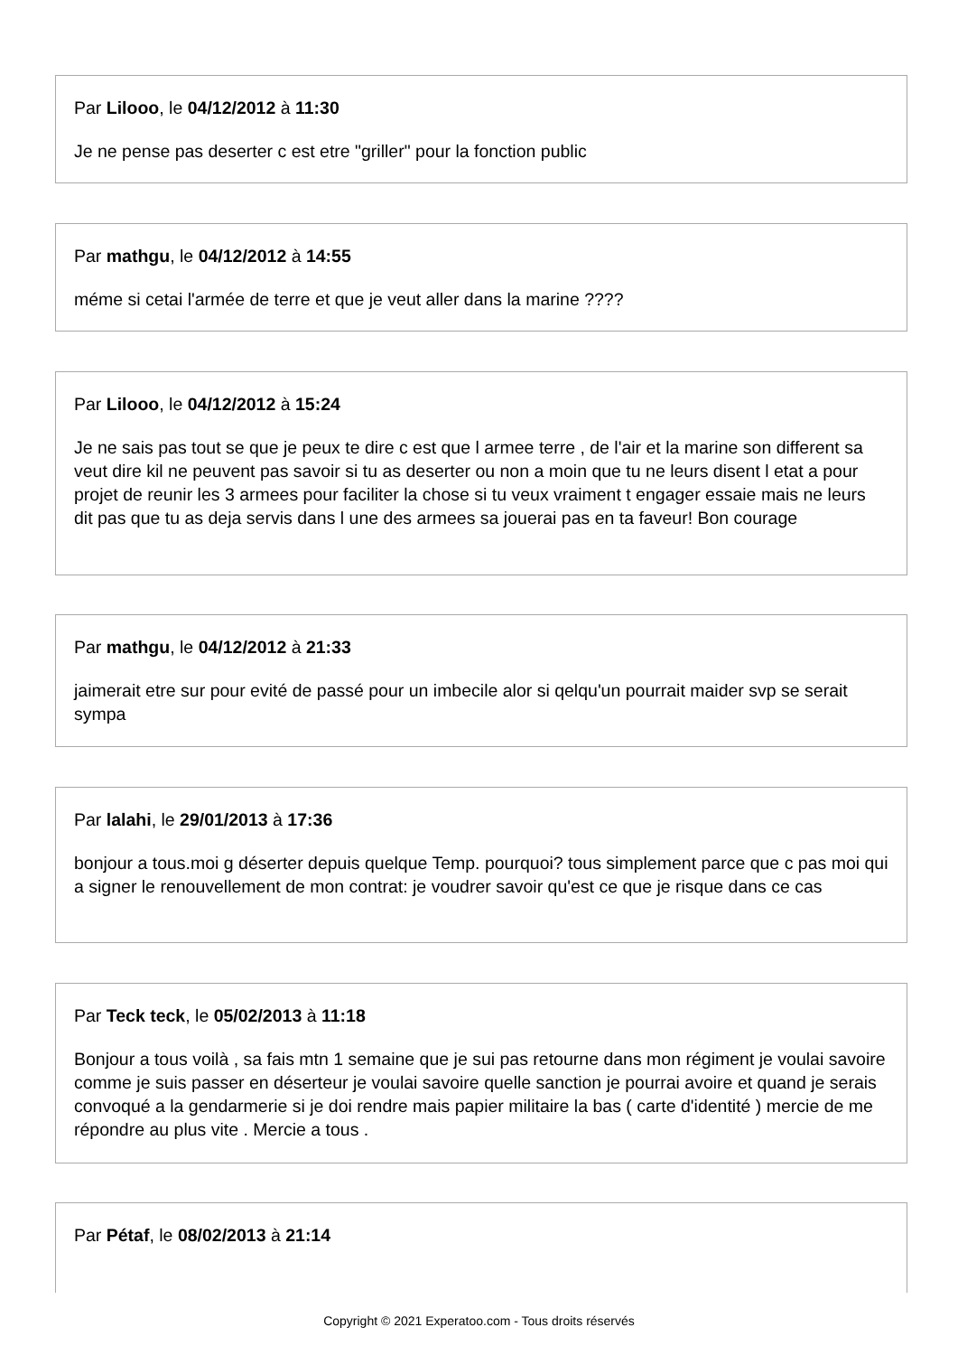Par Lilooo, le 04/12/2012 à 11:30
Je ne pense pas deserter c est etre "griller" pour la fonction public
Par mathgu, le 04/12/2012 à 14:55
méme si cetai l'armée de terre et que je veut aller dans la marine ????
Par Lilooo, le 04/12/2012 à 15:24
Je ne sais pas tout se que je peux te dire c est que l armee terre , de l'air et la marine son different sa veut dire kil ne peuvent pas savoir si tu as deserter ou non a moin que tu ne leurs disent l etat a pour projet de reunir les 3 armees pour faciliter la chose si tu veux vraiment t engager essaie mais ne leurs dit pas que tu as deja servis dans l une des armees sa jouerai pas en ta faveur! Bon courage
Par mathgu, le 04/12/2012 à 21:33
jaimerait etre sur pour evité de passé pour un imbecile alor si qelqu'un pourrait maider svp se serait sympa
Par lalahi, le 29/01/2013 à 17:36
bonjour a tous.moi g déserter depuis quelque Temp. pourquoi? tous simplement parce que c pas moi qui a signer le renouvellement de mon contrat: je voudrer savoir qu'est ce que je risque dans ce cas
Par Teck teck, le 05/02/2013 à 11:18
Bonjour a tous voilà , sa fais mtn 1 semaine que je sui pas retourne dans mon régiment je voulai savoire comme je suis passer en déserteur je voulai savoire quelle sanction je pourrai avoire et quand je serais convoqué a la gendarmerie si je doi rendre mais papier militaire la bas ( carte d'identité ) mercie de me répondre au plus vite . Mercie a tous .
Par Pétaf, le 08/02/2013 à 21:14
Copyright © 2021 Experatoo.com - Tous droits réservés